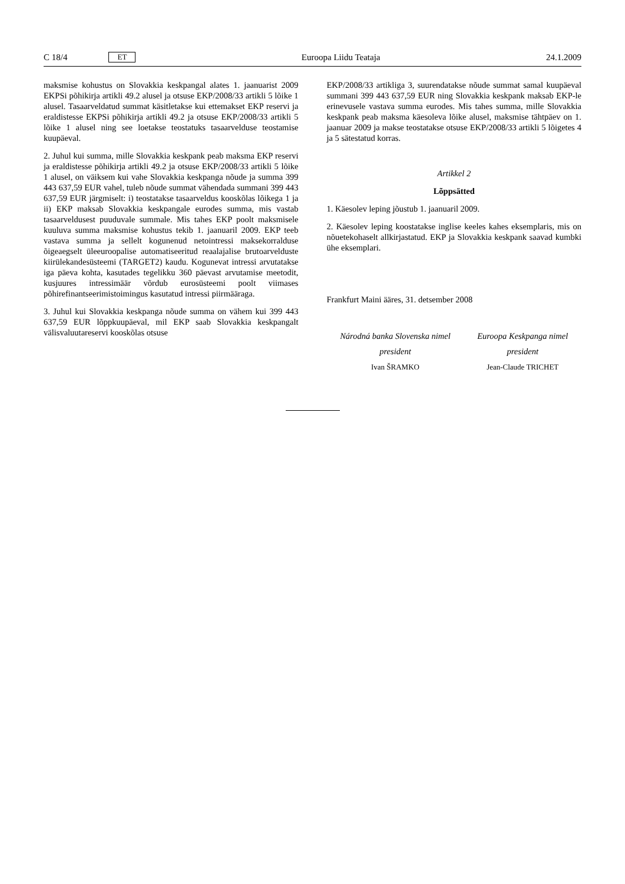C 18/4 ET
Euroopa Liidu Teataja 24.1.2009
maksmise kohustus on Slovakkia keskpangal alates 1. jaanuarist 2009 EKPSi põhikirja artikli 49.2 alusel ja otsuse EKP/2008/33 artikli 5 lõike 1 alusel. Tasaarveldatud summat käsitletakse kui ettemakset EKP reservi ja eraldistesse EKPSi põhikirja artikli 49.2 ja otsuse EKP/2008/33 artikli 5 lõike 1 alusel ning see loetakse teostatuks tasaarvelduse teostamise kuupäeval.
2. Juhul kui summa, mille Slovakkia keskpank peab maksma EKP reservi ja eraldistesse põhikirja artikli 49.2 ja otsuse EKP/2008/33 artikli 5 lõike 1 alusel, on väiksem kui vahe Slovakkia keskpanga nõude ja summa 399 443 637,59 EUR vahel, tuleb nõude summat vähendada summani 399 443 637,59 EUR järgmiselt: i) teostatakse tasaarveldus kooskõlas lõikega 1 ja ii) EKP maksab Slovakkia keskpangale eurodes summa, mis vastab tasaarveldusest puuduvale summale. Mis tahes EKP poolt maksmisele kuuluva summa maksmise kohustus tekib 1. jaanuaril 2009. EKP teeb vastava summa ja sellelt kogunenud netointressi maksekorralduse õigeaegselt üleeuroopalise automatiseeritud reaalajalise brutoarvelduste kiirülekandesüsteemi (TARGET2) kaudu. Kogunevat intressi arvutatakse iga päeva kohta, kasutades tegelikku 360 päevast arvutamise meetodit, kusjuures intressimäär võrdub eurosüsteemi poolt viimases põhirefinantseerimistoimingus kasutatud intressi piirmääraga.
3. Juhul kui Slovakkia keskpanga nõude summa on vähem kui 399 443 637,59 EUR lõppkuupäeval, mil EKP saab Slovakkia keskpangalt välisvaluutareservi kooskõlas otsuse
EKP/2008/33 artikliga 3, suurendatakse nõude summat samal kuupäeval summani 399 443 637,59 EUR ning Slovakkia keskpank maksab EKP-le erinevusele vastava summa eurodes. Mis tahes summa, mille Slovakkia keskpank peab maksma käesoleva lõike alusel, maksmise tähtpäev on 1. jaanuar 2009 ja makse teostatakse otsuse EKP/2008/33 artikli 5 lõigetes 4 ja 5 sätestatud korras.
Artikkel 2
Lõppsätted
1. Käesolev leping jõustub 1. jaanuaril 2009.
2. Käesolev leping koostatakse inglise keeles kahes eksemplaris, mis on nõuetekohaselt allkirjastatud. EKP ja Slovakkia keskpank saavad kumbki ühe eksemplari.
Frankfurt Maini ääres, 31. detsember 2008
Národná banka Slovenska nimel
president
Ivan ŠRAMKO
Euroopa Keskpanga nimel
president
Jean-Claude TRICHET